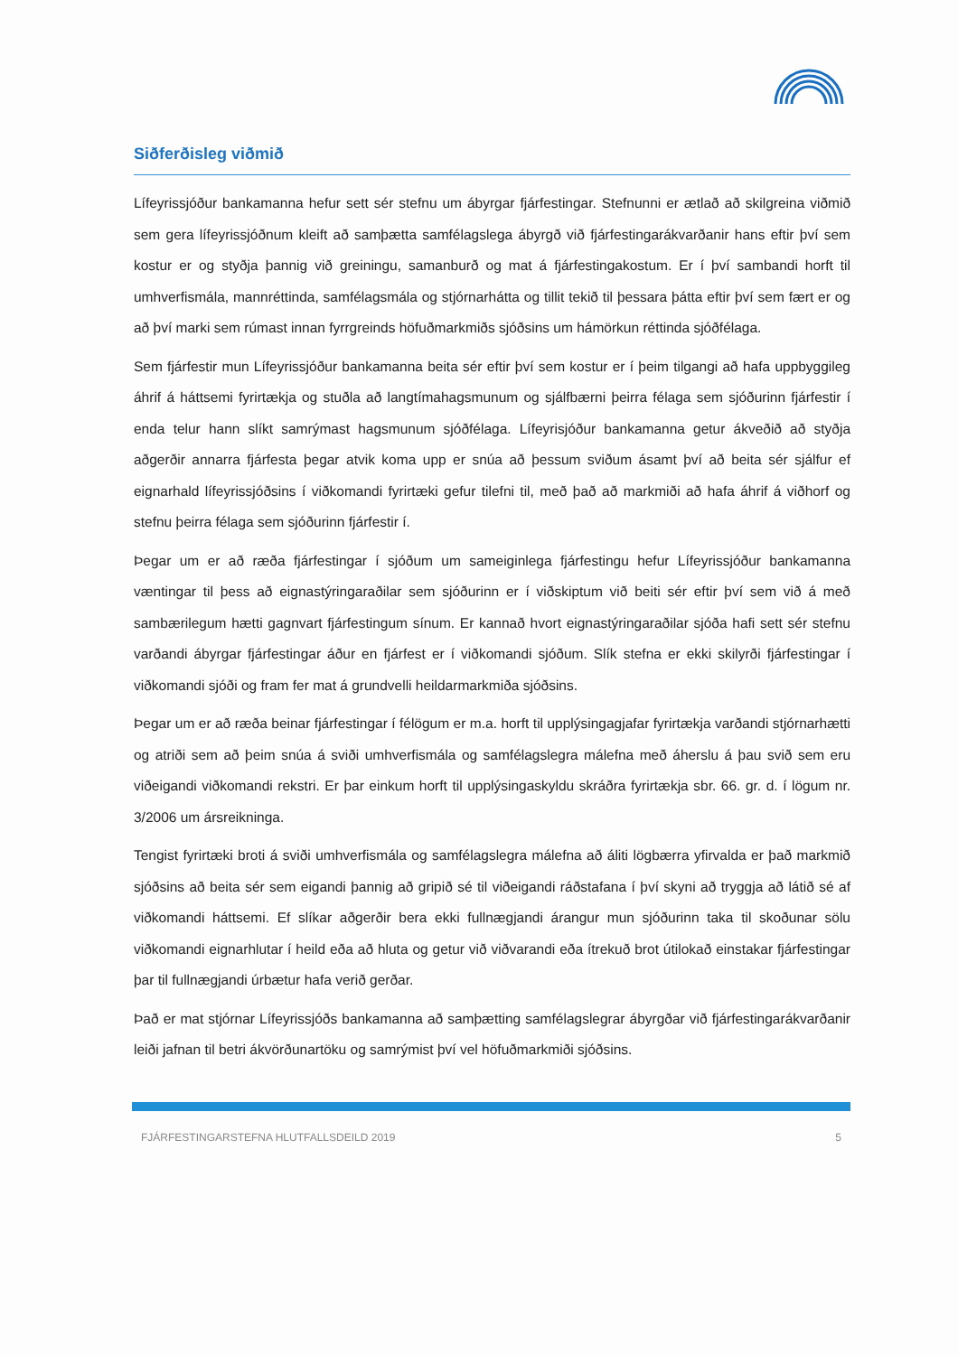Siðferðisleg viðmið
Lífeyrissjóður bankamanna hefur sett sér stefnu um ábyrgar fjárfestingar. Stefnunni er ætlað að skilgreina viðmið sem gera lífeyrissjóðnum kleift að samþætta samfélagslega ábyrgð við fjárfestingarákvarðanir hans eftir því sem kostur er og styðja þannig við greiningu, samanburð og mat á fjárfestingakostum. Er í því sambandi horft til umhverfismála, mannréttinda, samfélagsmála og stjórnarhátta og tillit tekið til þessara þátta eftir því sem fært er og að því marki sem rúmast innan fyrrgreinds höfuðmarkmiðs sjóðsins um hámörkun réttinda sjóðfélaga.
Sem fjárfestir mun Lífeyrissjóður bankamanna beita sér eftir því sem kostur er í þeim tilgangi að hafa uppbyggileg áhrif á háttsemi fyrirtækja og stuðla að langtímahagsmunum og sjálfbærni þeirra félaga sem sjóðurinn fjárfestir í enda telur hann slíkt samrýmast hagsmunum sjóðfélaga. Lífeyrisjóður bankamanna getur ákveðið að styðja aðgerðir annarra fjárfesta þegar atvik koma upp er snúa að þessum sviðum ásamt því að beita sér sjálfur ef eignarhald lífeyrissjóðsins í viðkomandi fyrirtæki gefur tilefni til, með það að markmiði að hafa áhrif á viðhorf og stefnu þeirra félaga sem sjóðurinn fjárfestir í.
Þegar um er að ræða fjárfestingar í sjóðum um sameiginlega fjárfestingu hefur Lífeyrissjóður bankamanna væntingar til þess að eignastýringaraðilar sem sjóðurinn er í viðskiptum við beiti sér eftir því sem við á með sambærilegum hætti gagnvart fjárfestingum sínum. Er kannað hvort eignastýringaraðilar sjóða hafi sett sér stefnu varðandi ábyrgar fjárfestingar áður en fjárfest er í viðkomandi sjóðum. Slík stefna er ekki skilyrði fjárfestingar í viðkomandi sjóði og fram fer mat á grundvelli heildarmarkmiða sjóðsins.
Þegar um er að ræða beinar fjárfestingar í félögum er m.a. horft til upplýsingagjafar fyrirtækja varðandi stjórnarhætti og atriði sem að þeim snúa á sviði umhverfismála og samfélagslegra málefna með áherslu á þau svið sem eru viðeigandi viðkomandi rekstri. Er þar einkum horft til upplýsingaskyldu skráðra fyrirtækja sbr. 66. gr. d. í lögum nr. 3/2006 um ársreikninga.
Tengist fyrirtæki broti á sviði umhverfismála og samfélagslegra málefna að áliti lögbærra yfirvalda er það markmið sjóðsins að beita sér sem eigandi þannig að gripið sé til viðeigandi ráðstafana í því skyni að tryggja að látið sé af viðkomandi háttsemi. Ef slíkar aðgerðir bera ekki fullnægjandi árangur mun sjóðurinn taka til skoðunar sölu viðkomandi eignarhlutar í heild eða að hluta og getur við viðvarandi eða ítrekuð brot útilokað einstakar fjárfestingar þar til fullnægjandi úrbætur hafa verið gerðar.
Það er mat stjórnar Lífeyrissjóðs bankamanna að samþætting samfélagslegrar ábyrgðar við fjárfestingarákvarðanir leiði jafnan til betri ákvörðunartöku og samrýmist því vel höfuðmarkmiði sjóðsins.
FJÁRFESTINGARSTEFNA HLUTFALLSDEILD 2019 5